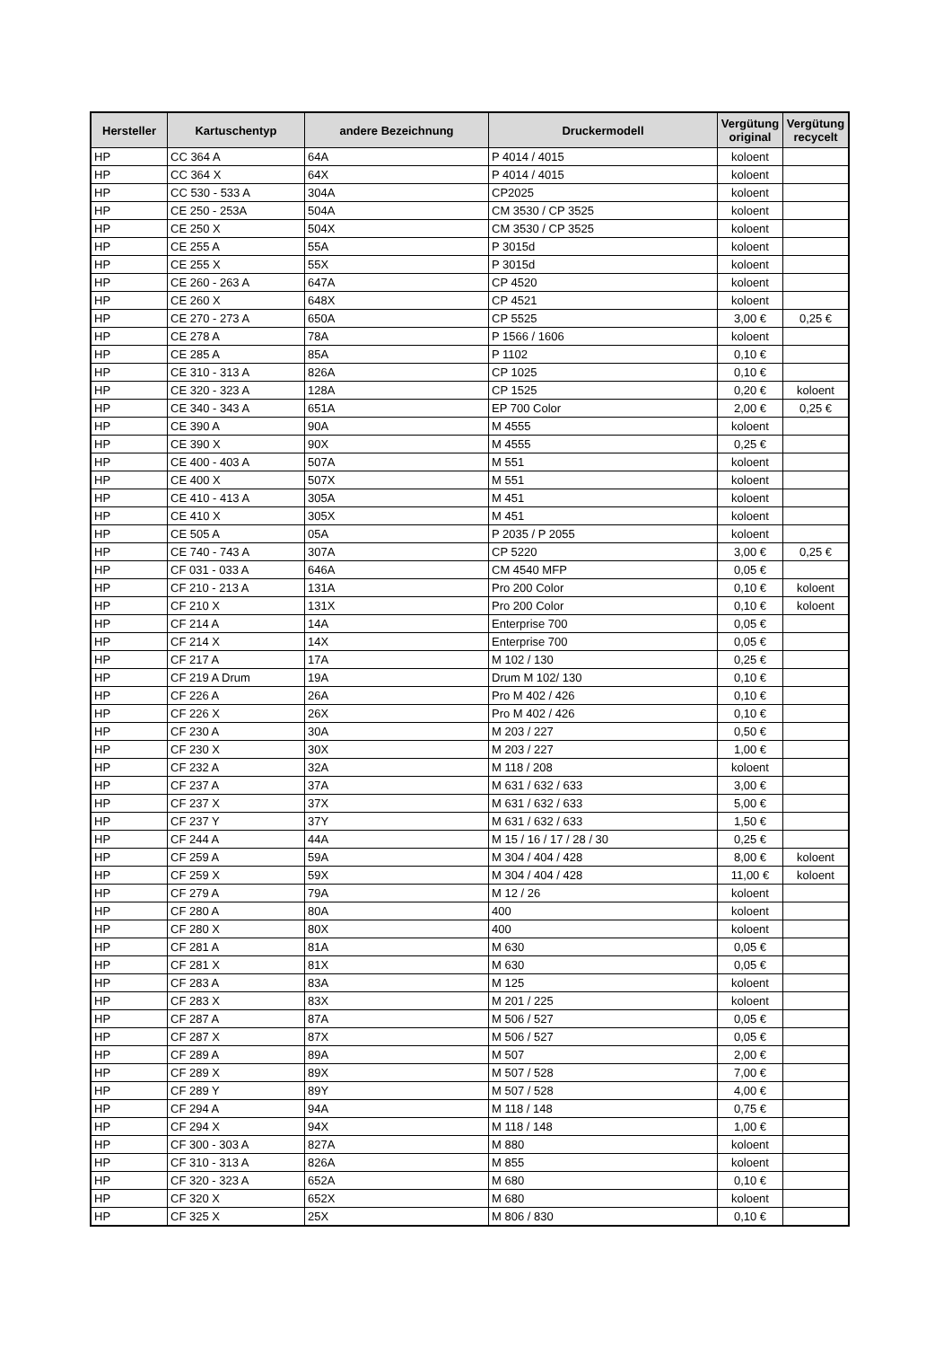| Hersteller | Kartuschentyp | andere Bezeichnung | Druckermodell | Vergütung original | Vergütung recycelt |
| --- | --- | --- | --- | --- | --- |
| HP | CC 364 A | 64A | P 4014 / 4015 | koloent | |
| HP | CC 364 X | 64X | P 4014 / 4015 | koloent | |
| HP | CC 530 - 533 A | 304A | CP2025 | koloent | |
| HP | CE 250 - 253A | 504A | CM 3530 / CP 3525 | koloent | |
| HP | CE 250 X | 504X | CM 3530 / CP 3525 | koloent | |
| HP | CE 255 A | 55A | P 3015d | koloent | |
| HP | CE 255 X | 55X | P 3015d | koloent | |
| HP | CE 260 - 263 A | 647A | CP 4520 | koloent | |
| HP | CE 260 X | 648X | CP 4521 | koloent | |
| HP | CE 270 - 273 A | 650A | CP 5525 | 3,00 € | 0,25 € |
| HP | CE 278 A | 78A | P 1566 / 1606 | koloent | |
| HP | CE 285 A | 85A | P 1102 | 0,10 € | |
| HP | CE 310 - 313 A | 826A | CP 1025 | 0,10 € | |
| HP | CE 320 - 323 A | 128A | CP 1525 | 0,20 € | koloent |
| HP | CE 340 - 343 A | 651A | EP 700 Color | 2,00 € | 0,25 € |
| HP | CE 390 A | 90A | M 4555 | koloent | |
| HP | CE 390 X | 90X | M 4555 | 0,25 € | |
| HP | CE 400 - 403 A | 507A | M 551 | koloent | |
| HP | CE 400 X | 507X | M 551 | koloent | |
| HP | CE 410 - 413 A | 305A | M 451 | koloent | |
| HP | CE 410 X | 305X | M 451 | koloent | |
| HP | CE 505 A | 05A | P 2035 / P 2055 | koloent | |
| HP | CE 740 - 743 A | 307A | CP 5220 | 3,00 € | 0,25 € |
| HP | CF 031 - 033 A | 646A | CM 4540 MFP | 0,05 € | |
| HP | CF 210 - 213 A | 131A | Pro 200 Color | 0,10 € | koloent |
| HP | CF 210 X | 131X | Pro 200 Color | 0,10 € | koloent |
| HP | CF 214 A | 14A | Enterprise 700 | 0,05 € | |
| HP | CF 214 X | 14X | Enterprise 700 | 0,05 € | |
| HP | CF 217 A | 17A | M 102 / 130 | 0,25 € | |
| HP | CF 219 A Drum | 19A | Drum M 102/ 130 | 0,10 € | |
| HP | CF 226 A | 26A | Pro M 402 / 426 | 0,10 € | |
| HP | CF 226 X | 26X | Pro M 402 / 426 | 0,10 € | |
| HP | CF 230 A | 30A | M 203 / 227 | 0,50 € | |
| HP | CF 230 X | 30X | M 203 / 227 | 1,00 € | |
| HP | CF 232 A | 32A | M 118 / 208 | koloent | |
| HP | CF 237 A | 37A | M 631 / 632 / 633 | 3,00 € | |
| HP | CF 237 X | 37X | M 631 / 632 / 633 | 5,00 € | |
| HP | CF 237 Y | 37Y | M 631 / 632 / 633 | 1,50 € | |
| HP | CF 244 A | 44A | M 15 / 16 / 17 / 28 / 30 | 0,25 € | |
| HP | CF 259 A | 59A | M 304 / 404 / 428 | 8,00 € | koloent |
| HP | CF 259 X | 59X | M 304 / 404 / 428 | 11,00 € | koloent |
| HP | CF 279 A | 79A | M 12 / 26 | koloent | |
| HP | CF 280 A | 80A | 400 | koloent | |
| HP | CF 280 X | 80X | 400 | koloent | |
| HP | CF 281 A | 81A | M 630 | 0,05 € | |
| HP | CF 281 X | 81X | M 630 | 0,05 € | |
| HP | CF 283 A | 83A | M 125 | koloent | |
| HP | CF 283 X | 83X | M 201 / 225 | koloent | |
| HP | CF 287 A | 87A | M 506 / 527 | 0,05 € | |
| HP | CF 287 X | 87X | M 506 / 527 | 0,05 € | |
| HP | CF 289 A | 89A | M 507 | 2,00 € | |
| HP | CF 289 X | 89X | M 507 / 528 | 7,00 € | |
| HP | CF 289 Y | 89Y | M 507 / 528 | 4,00 € | |
| HP | CF 294 A | 94A | M 118 / 148 | 0,75 € | |
| HP | CF 294 X | 94X | M 118 / 148 | 1,00 € | |
| HP | CF 300 - 303 A | 827A | M 880 | koloent | |
| HP | CF 310 - 313 A | 826A | M 855 | koloent | |
| HP | CF 320 - 323 A | 652A | M 680 | 0,10 € | |
| HP | CF 320 X | 652X | M 680 | koloent | |
| HP | CF 325 X | 25X | M 806 / 830 | 0,10 € | |